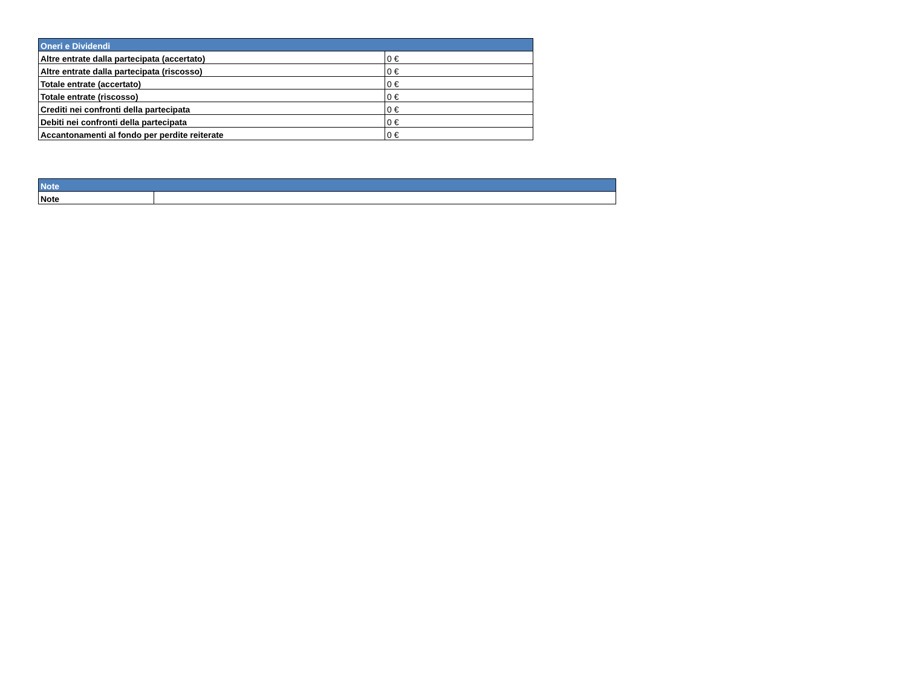| Oneri e Dividendi | |
| --- | --- |
| Altre entrate dalla partecipata (accertato) | 0 € |
| Altre entrate dalla partecipata (riscosso) | 0 € |
| Totale entrate (accertato) | 0 € |
| Totale entrate (riscosso) | 0 € |
| Crediti nei confronti della partecipata | 0 € |
| Debiti nei confronti della partecipata | 0 € |
| Accantonamenti al fondo per perdite reiterate | 0 € |
| Note | |
| --- | --- |
| Note | |